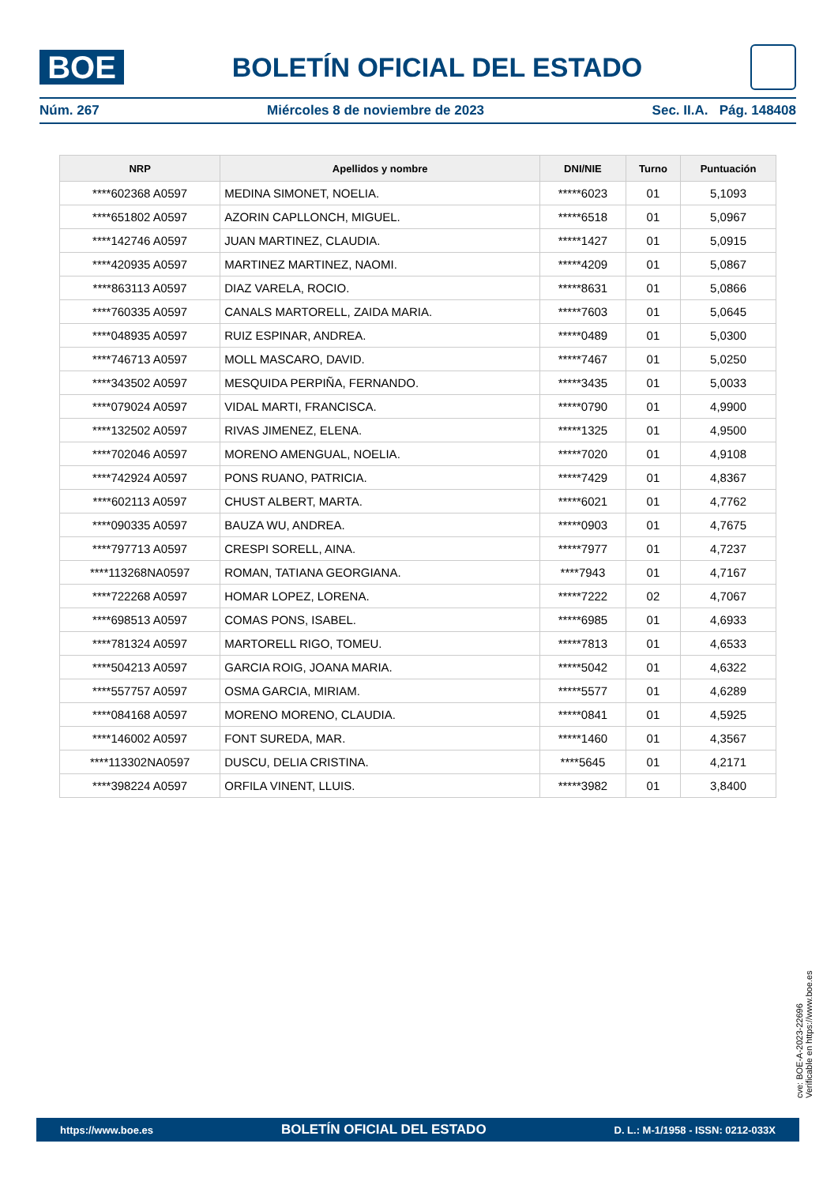BOE
BOLETÍN OFICIAL DEL ESTADO
Núm. 267 Miércoles 8 de noviembre de 2023 Sec. II.A. Pág. 148408
| NRP | Apellidos y nombre | DNI/NIE | Turno | Puntuación |
| --- | --- | --- | --- | --- |
| ****602368 A0597 | MEDINA SIMONET, NOELIA. | *****6023 | 01 | 5,1093 |
| ****651802 A0597 | AZORIN CAPLLONCH, MIGUEL. | *****6518 | 01 | 5,0967 |
| ****142746 A0597 | JUAN MARTINEZ, CLAUDIA. | *****1427 | 01 | 5,0915 |
| ****420935 A0597 | MARTINEZ MARTINEZ, NAOMI. | *****4209 | 01 | 5,0867 |
| ****863113 A0597 | DIAZ VARELA, ROCIO. | *****8631 | 01 | 5,0866 |
| ****760335 A0597 | CANALS MARTORELL, ZAIDA MARIA. | *****7603 | 01 | 5,0645 |
| ****048935 A0597 | RUIZ ESPINAR, ANDREA. | *****0489 | 01 | 5,0300 |
| ****746713 A0597 | MOLL MASCARO, DAVID. | *****7467 | 01 | 5,0250 |
| ****343502 A0597 | MESQUIDA PERPIÑA, FERNANDO. | *****3435 | 01 | 5,0033 |
| ****079024 A0597 | VIDAL MARTI, FRANCISCA. | *****0790 | 01 | 4,9900 |
| ****132502 A0597 | RIVAS JIMENEZ, ELENA. | *****1325 | 01 | 4,9500 |
| ****702046 A0597 | MORENO AMENGUAL, NOELIA. | *****7020 | 01 | 4,9108 |
| ****742924 A0597 | PONS RUANO, PATRICIA. | *****7429 | 01 | 4,8367 |
| ****602113 A0597 | CHUST ALBERT, MARTA. | *****6021 | 01 | 4,7762 |
| ****090335 A0597 | BAUZA WU, ANDREA. | *****0903 | 01 | 4,7675 |
| ****797713 A0597 | CRESPI SORELL, AINA. | *****7977 | 01 | 4,7237 |
| ****113268NA0597 | ROMAN, TATIANA GEORGIANA. | ****7943 | 01 | 4,7167 |
| ****722268 A0597 | HOMAR LOPEZ, LORENA. | *****7222 | 02 | 4,7067 |
| ****698513 A0597 | COMAS PONS, ISABEL. | *****6985 | 01 | 4,6933 |
| ****781324 A0597 | MARTORELL RIGO, TOMEU. | *****7813 | 01 | 4,6533 |
| ****504213 A0597 | GARCIA ROIG, JOANA MARIA. | *****5042 | 01 | 4,6322 |
| ****557757 A0597 | OSMA GARCIA, MIRIAM. | *****5577 | 01 | 4,6289 |
| ****084168 A0597 | MORENO MORENO, CLAUDIA. | *****0841 | 01 | 4,5925 |
| ****146002 A0597 | FONT SUREDA, MAR. | *****1460 | 01 | 4,3567 |
| ****113302NA0597 | DUSCU, DELIA CRISTINA. | ****5645 | 01 | 4,2171 |
| ****398224 A0597 | ORFILA VINENT, LLUIS. | *****3982 | 01 | 3,8400 |
cve: BOE-A-2023-22696
Verificable en https://www.boe.es
https://www.boe.es BOLETÍN OFICIAL DEL ESTADO D. L.: M-1/1958 - ISSN: 0212-033X